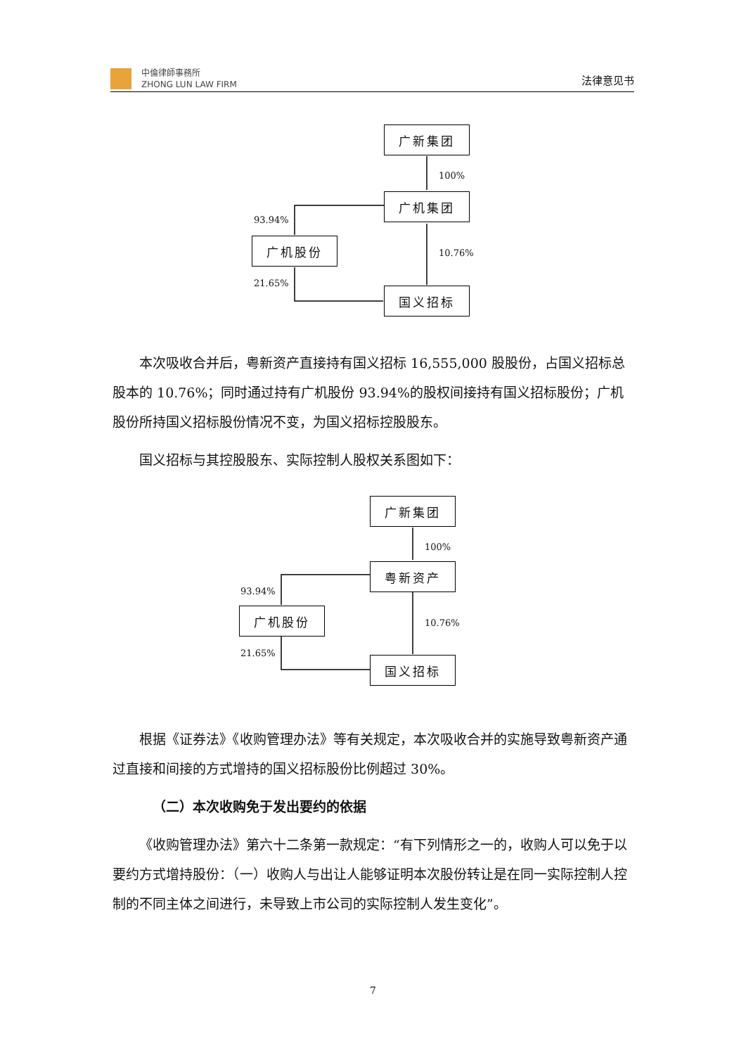中倫律師事務所
ZHONG LUN LAW FIRM
法律意见书
广新集团
100%
广机集团
93.94%
广机股份
10.76%
21.65%
国义招标
本次吸收合并后，粤新资产直接持有国义招标 16,555,000 股股份，占国义招标总股本的 10.76%；同时通过持有广机股份 93.94%的股权间接持有国义招标股份；广机股份所持国义招标股份情况不变，为国义招标控股股东。
国义招标与其控股股东、实际控制人股权关系图如下：
广新集团
100%
粤新资产
93.94%
广机股份
10.76%
21.65% 国义招标
根据《证券法》《收购管理办法》等有关规定，本次吸收合并的实施导致粤新资产通过直接和间接的方式增持的国义招标股份比例超过 30%。
（二）本次收购免于发出要约的依据
《收购管理办法》第六十二条第一款规定：“有下列情形之一的，收购人可以免于以要约方式增持股份：（一）收购人与出让人能够证明本次股份转让是在同一实际控制人控制的不同主体之间进行，未导致上市公司的实际控制人发生变化”。
7